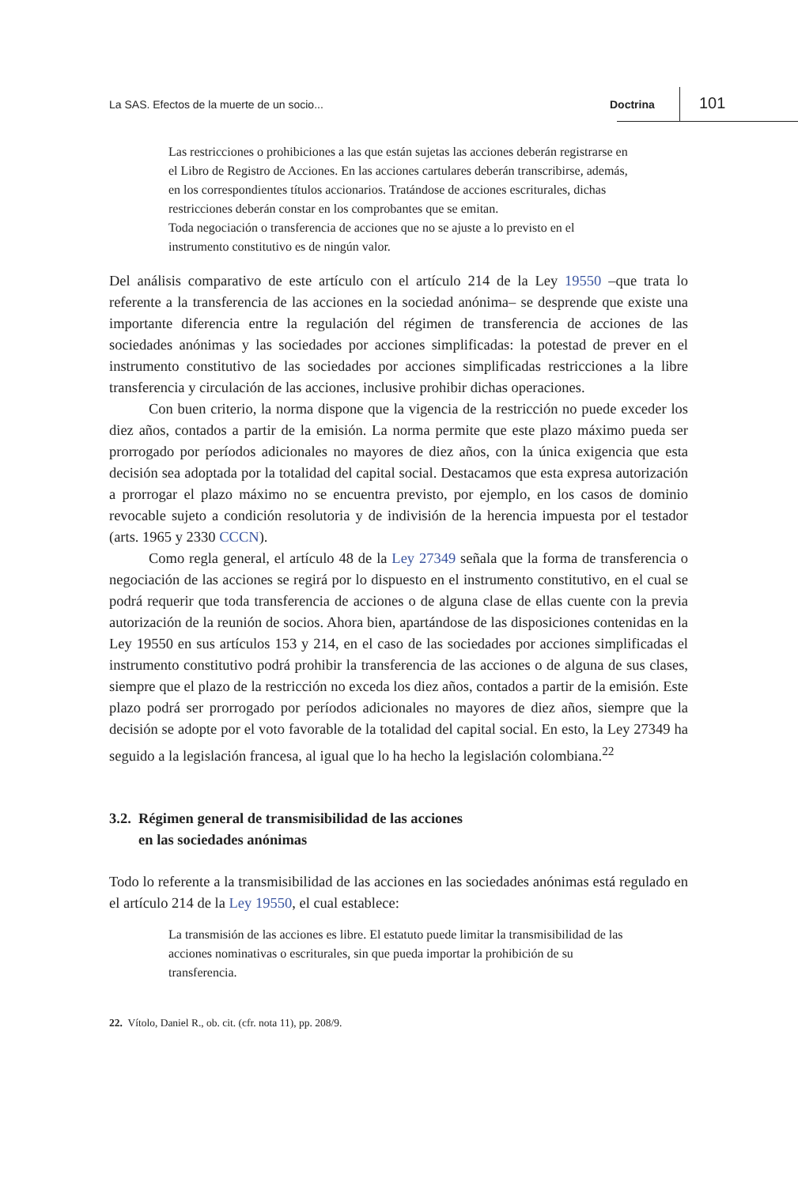La SAS. Efectos de la muerte de un socio... Doctrina 101
Las restricciones o prohibiciones a las que están sujetas las acciones deberán registrarse en el Libro de Registro de Acciones. En las acciones cartulares deberán transcribirse, además, en los correspondientes títulos accionarios. Tratándose de acciones escriturales, dichas restricciones deberán constar en los comprobantes que se emitan.
Toda negociación o transferencia de acciones que no se ajuste a lo previsto en el instrumento constitutivo es de ningún valor.
Del análisis comparativo de este artículo con el artículo 214 de la Ley 19550 –que trata lo referente a la transferencia de las acciones en la sociedad anónima– se desprende que existe una importante diferencia entre la regulación del régimen de transferencia de acciones de las sociedades anónimas y las sociedades por acciones simplificadas: la potestad de prever en el instrumento constitutivo de las sociedades por acciones simplificadas restricciones a la libre transferencia y circulación de las acciones, inclusive prohibir dichas operaciones.
Con buen criterio, la norma dispone que la vigencia de la restricción no puede exceder los diez años, contados a partir de la emisión. La norma permite que este plazo máximo pueda ser prorrogado por períodos adicionales no mayores de diez años, con la única exigencia que esta decisión sea adoptada por la totalidad del capital social. Destacamos que esta expresa autorización a prorrogar el plazo máximo no se encuentra previsto, por ejemplo, en los casos de dominio revocable sujeto a condición resolutoria y de indivisión de la herencia impuesta por el testador (arts. 1965 y 2330 CCCN).
Como regla general, el artículo 48 de la Ley 27349 señala que la forma de transferencia o negociación de las acciones se regirá por lo dispuesto en el instrumento constitutivo, en el cual se podrá requerir que toda transferencia de acciones o de alguna clase de ellas cuente con la previa autorización de la reunión de socios. Ahora bien, apartándose de las disposiciones contenidas en la Ley 19550 en sus artículos 153 y 214, en el caso de las sociedades por acciones simplificadas el instrumento constitutivo podrá prohibir la transferencia de las acciones o de alguna de sus clases, siempre que el plazo de la restricción no exceda los diez años, contados a partir de la emisión. Este plazo podrá ser prorrogado por períodos adicionales no mayores de diez años, siempre que la decisión se adopte por el voto favorable de la totalidad del capital social. En esto, la Ley 27349 ha seguido a la legislación francesa, al igual que lo ha hecho la legislación colombiana.<sup>22</sup>
3.2. Régimen general de transmisibilidad de las acciones
en las sociedades anónimas
Todo lo referente a la transmisibilidad de las acciones en las sociedades anónimas está regulado en el artículo 214 de la Ley 19550, el cual establece:
La transmisión de las acciones es libre. El estatuto puede limitar la transmisibilidad de las acciones nominativas o escriturales, sin que pueda importar la prohibición de su transferencia.
22. Vítolo, Daniel R., ob. cit. (cfr. nota 11), pp. 208/9.